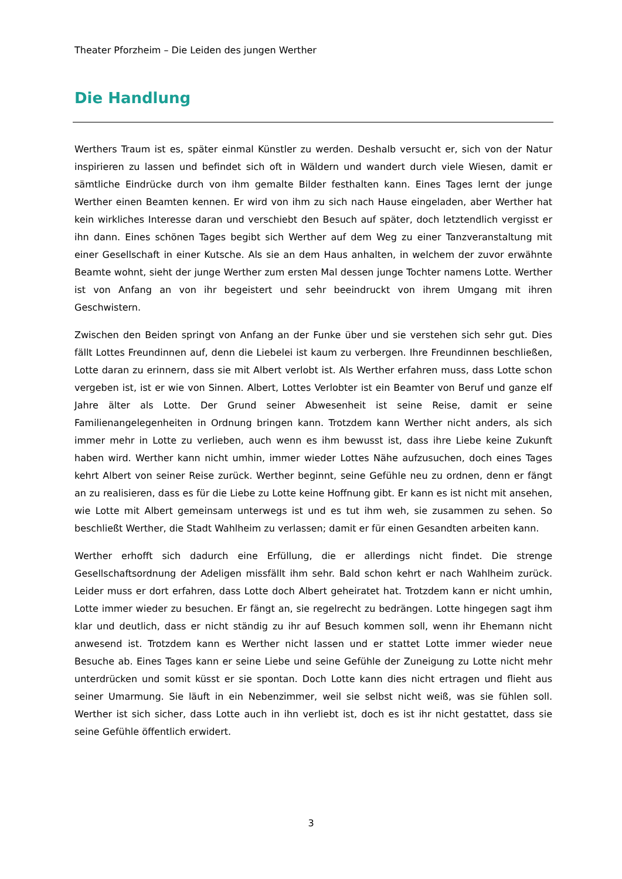Theater Pforzheim – Die Leiden des jungen Werther
Die Handlung
Werthers Traum ist es, später einmal Künstler zu werden. Deshalb versucht er, sich von der Natur inspirieren zu lassen und befindet sich oft in Wäldern und wandert durch viele Wiesen, damit er sämtliche Eindrücke durch von ihm gemalte Bilder festhalten kann. Eines Tages lernt der junge Werther einen Beamten kennen. Er wird von ihm zu sich nach Hause eingeladen, aber Werther hat kein wirkliches Interesse daran und verschiebt den Besuch auf später, doch letztendlich vergisst er ihn dann. Eines schönen Tages begibt sich Werther auf dem Weg zu einer Tanzveranstaltung mit einer Gesellschaft in einer Kutsche. Als sie an dem Haus anhalten, in welchem der zuvor erwähnte Beamte wohnt, sieht der junge Werther zum ersten Mal dessen junge Tochter namens Lotte. Werther ist von Anfang an von ihr begeistert und sehr beeindruckt von ihrem Umgang mit ihren Geschwistern.
Zwischen den Beiden springt von Anfang an der Funke über und sie verstehen sich sehr gut. Dies fällt Lottes Freundinnen auf, denn die Liebelei ist kaum zu verbergen. Ihre Freundinnen beschließen, Lotte daran zu erinnern, dass sie mit Albert verlobt ist. Als Werther erfahren muss, dass Lotte schon vergeben ist, ist er wie von Sinnen. Albert, Lottes Verlobter ist ein Beamter von Beruf und ganze elf Jahre älter als Lotte. Der Grund seiner Abwesenheit ist seine Reise, damit er seine Familienangelegenheiten in Ordnung bringen kann. Trotzdem kann Werther nicht anders, als sich immer mehr in Lotte zu verlieben, auch wenn es ihm bewusst ist, dass ihre Liebe keine Zukunft haben wird. Werther kann nicht umhin, immer wieder Lottes Nähe aufzusuchen, doch eines Tages kehrt Albert von seiner Reise zurück. Werther beginnt, seine Gefühle neu zu ordnen, denn er fängt an zu realisieren, dass es für die Liebe zu Lotte keine Hoffnung gibt. Er kann es ist nicht mit ansehen, wie Lotte mit Albert gemeinsam unterwegs ist und es tut ihm weh, sie zusammen zu sehen. So beschließt Werther, die Stadt Wahlheim zu verlassen; damit er für einen Gesandten arbeiten kann.
Werther erhofft sich dadurch eine Erfüllung, die er allerdings nicht findet. Die strenge Gesellschaftsordnung der Adeligen missfällt ihm sehr. Bald schon kehrt er nach Wahlheim zurück. Leider muss er dort erfahren, dass Lotte doch Albert geheiratet hat. Trotzdem kann er nicht umhin, Lotte immer wieder zu besuchen. Er fängt an, sie regelrecht zu bedrängen. Lotte hingegen sagt ihm klar und deutlich, dass er nicht ständig zu ihr auf Besuch kommen soll, wenn ihr Ehemann nicht anwesend ist. Trotzdem kann es Werther nicht lassen und er stattet Lotte immer wieder neue Besuche ab. Eines Tages kann er seine Liebe und seine Gefühle der Zuneigung zu Lotte nicht mehr unterdrücken und somit küsst er sie spontan. Doch Lotte kann dies nicht ertragen und flieht aus seiner Umarmung. Sie läuft in ein Nebenzimmer, weil sie selbst nicht weiß, was sie fühlen soll. Werther ist sich sicher, dass Lotte auch in ihn verliebt ist, doch es ist ihr nicht gestattet, dass sie seine Gefühle öffentlich erwidert.
3